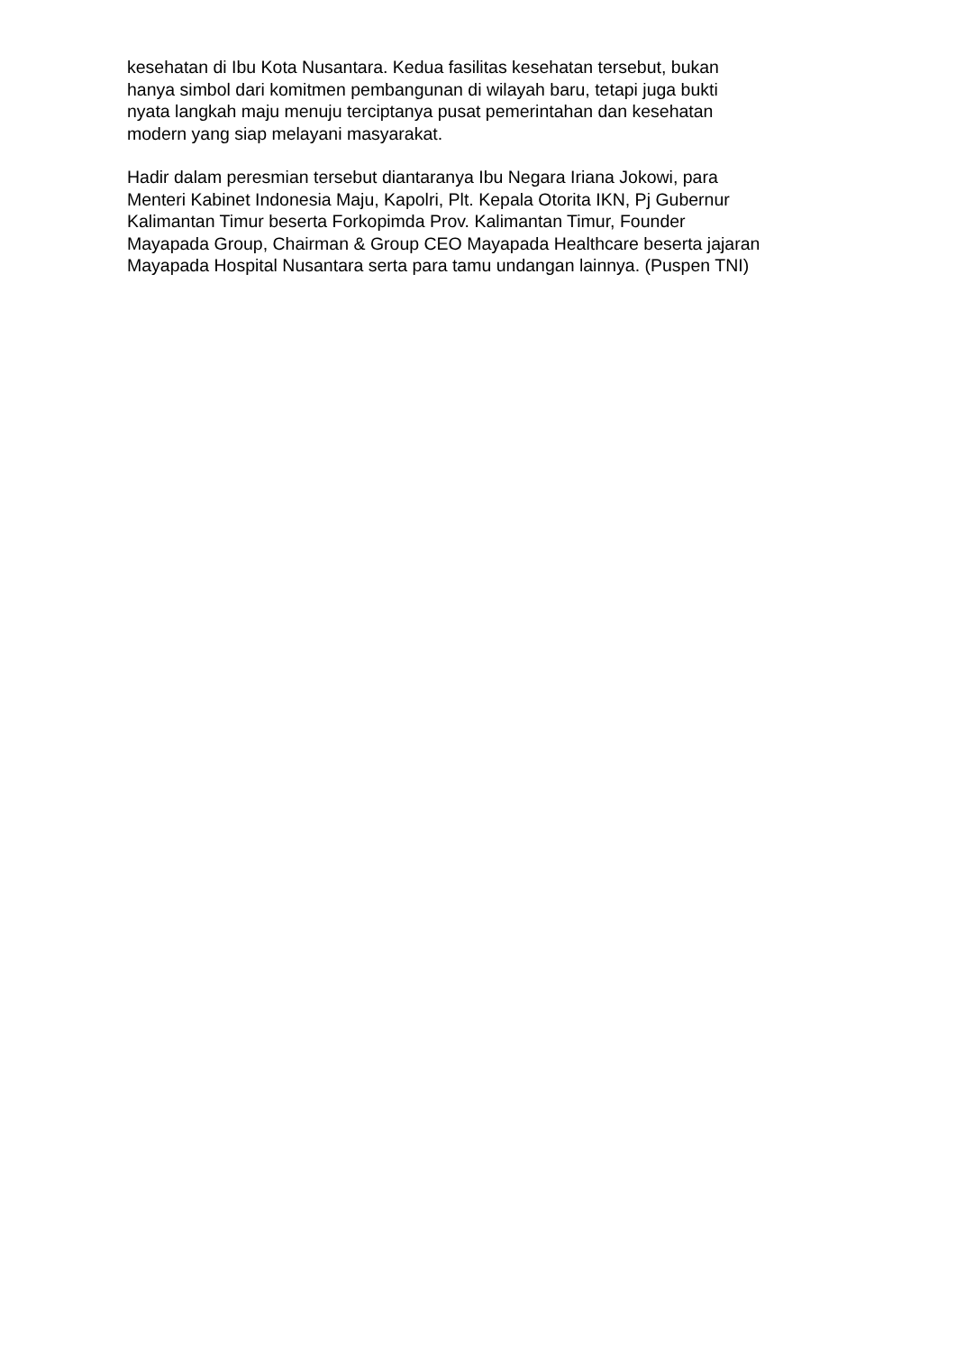kesehatan di Ibu Kota Nusantara. Kedua fasilitas kesehatan tersebut, bukan
hanya simbol dari komitmen pembangunan di wilayah baru, tetapi juga bukti
nyata langkah maju menuju terciptanya pusat pemerintahan dan kesehatan
modern yang siap melayani masyarakat.
Hadir dalam peresmian tersebut diantaranya Ibu Negara Iriana Jokowi, para
Menteri Kabinet Indonesia Maju, Kapolri, Plt. Kepala Otorita IKN, Pj Gubernur
Kalimantan Timur beserta Forkopimda Prov. Kalimantan Timur, Founder
Mayapada Group, Chairman & Group CEO Mayapada Healthcare beserta jajaran
Mayapada Hospital Nusantara serta para tamu undangan lainnya. (Puspen TNI)